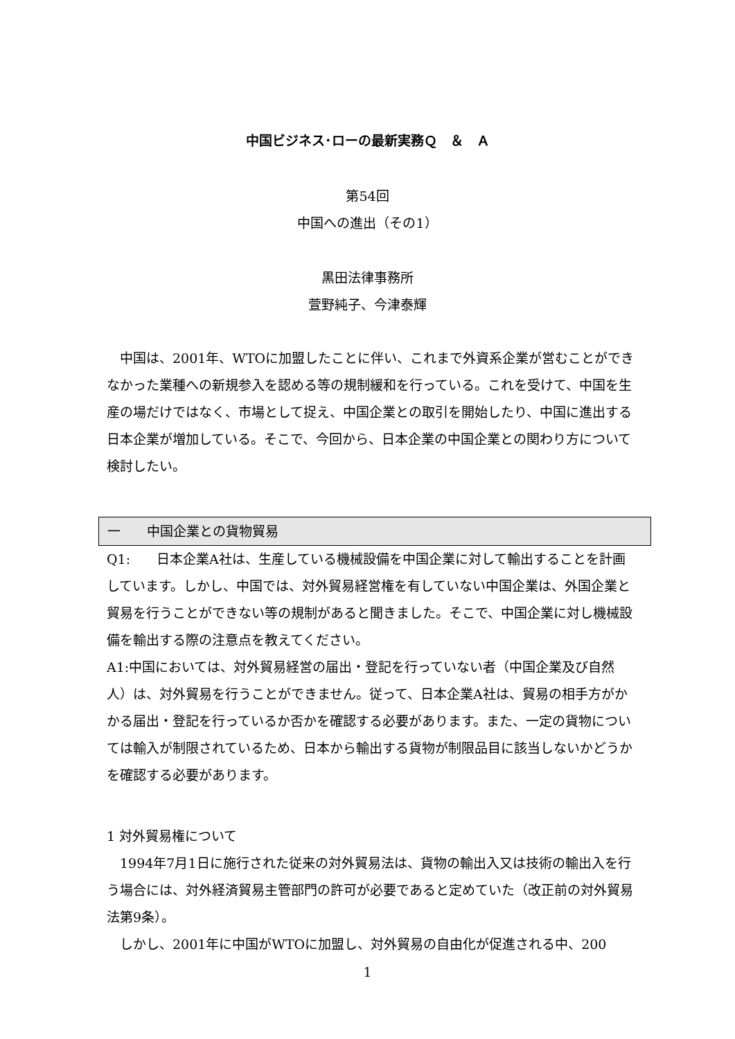中国ビジネス･ローの最新実務Ｑ　＆　Ａ
第54回
中国への進出（その1）
黒田法律事務所
萱野純子、今津泰輝
　中国は、2001年、WTOに加盟したことに伴い、これまで外資系企業が営むことができなかった業種への新規参入を認める等の規制緩和を行っている。これを受けて、中国を生産の場だけではなく、市場として捉え、中国企業との取引を開始したり、中国に進出する日本企業が増加している。そこで、今回から、日本企業の中国企業との関わり方について検討したい。
一　　中国企業との貨物貿易
Q1:　　日本企業A社は、生産している機械設備を中国企業に対して輸出することを計画しています。しかし、中国では、対外貿易経営権を有していない中国企業は、外国企業と貿易を行うことができない等の規制があると聞きました。そこで、中国企業に対し機械設備を輸出する際の注意点を教えてください。
A1:中国においては、対外貿易経営の届出・登記を行っていない者（中国企業及び自然人）は、対外貿易を行うことができません。従って、日本企業A社は、貿易の相手方がかかる届出・登記を行っているか否かを確認する必要があります。また、一定の貨物については輸入が制限されているため、日本から輸出する貨物が制限品目に該当しないかどうかを確認する必要があります。
1 対外貿易権について
　1994年7月1日に施行された従来の対外貿易法は、貨物の輸出入又は技術の輸出入を行う場合には、対外経済貿易主管部門の許可が必要であると定めていた（改正前の対外貿易法第9条）。
　しかし、2001年に中国がWTOに加盟し、対外貿易の自由化が促進される中、200
1